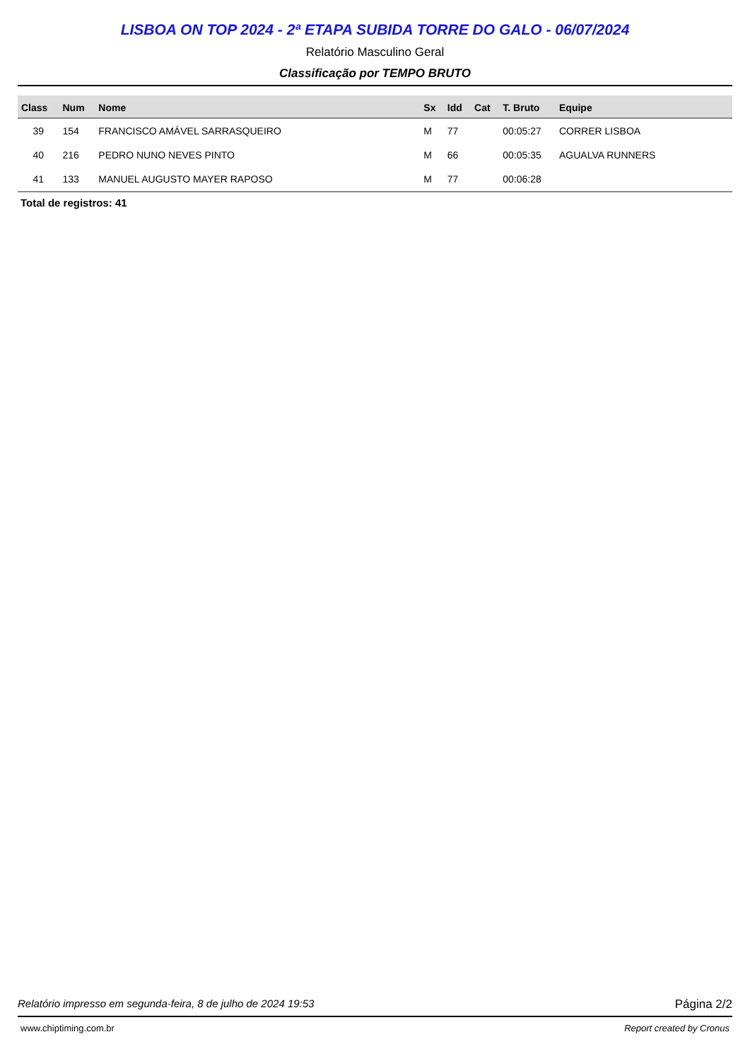LISBOA ON TOP 2024 - 2ª ETAPA SUBIDA TORRE DO GALO - 06/07/2024
Relatório Masculino Geral
Classificação por TEMPO BRUTO
| Class | Num | Nome | Sx | Idd | Cat | T. Bruto | Equipe |
| --- | --- | --- | --- | --- | --- | --- | --- |
| 39 | 154 | FRANCISCO AMÁVEL SARRASQUEIRO | M | 77 | | 00:05:27 | CORRER LISBOA |
| 40 | 216 | PEDRO NUNO NEVES PINTO | M | 66 | | 00:05:35 | AGUALVA RUNNERS |
| 41 | 133 | MANUEL AUGUSTO MAYER RAPOSO | M | 77 | | 00:06:28 | |
Total de registros: 41
Relatório impresso em segunda-feira, 8 de julho de 2024 19:53 Página 2/2
www.chiptiming.com.br Report created by Cronus